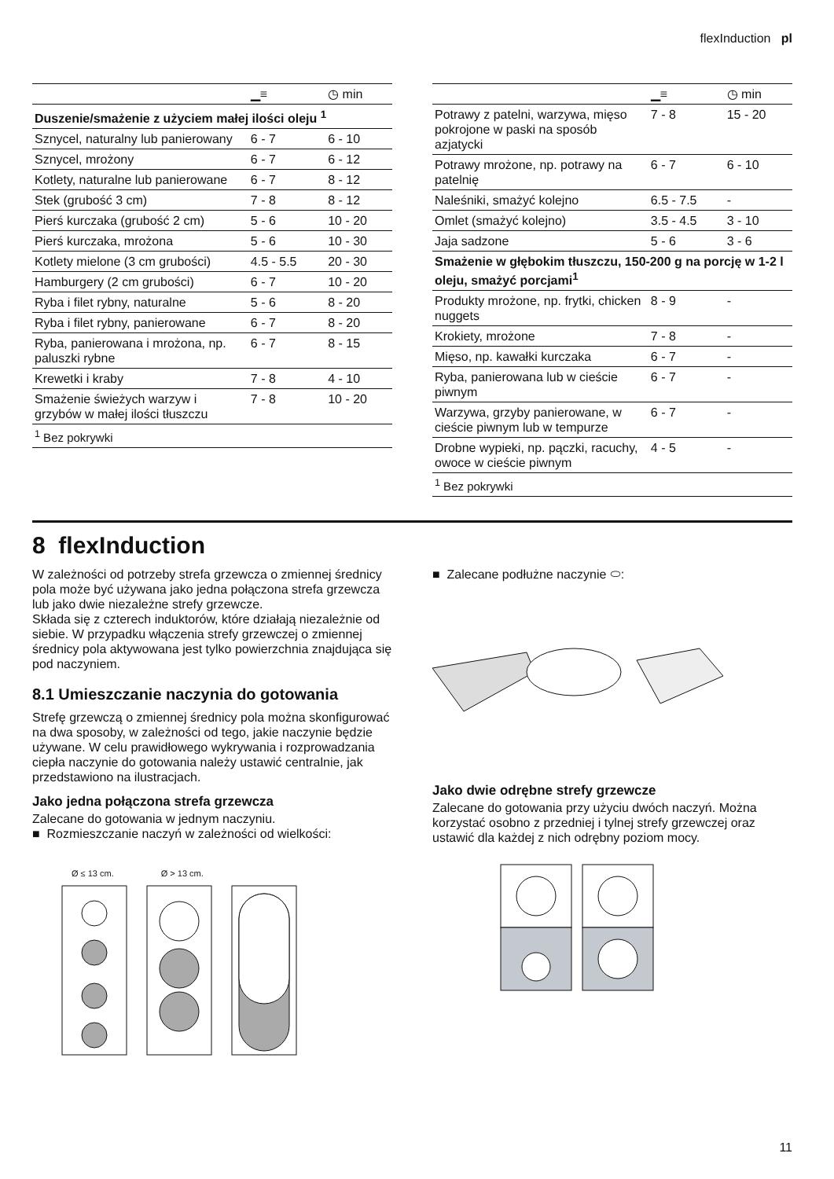flexInduction pl
| | ▁≡ | ◷ min |
| --- | --- | --- |
| Duszenie/smażenie z użyciem małej ilości oleju <sup>1</sup> | | |
| Sznycel, naturalny lub panierowany | 6 - 7 | 6 - 10 |
| Sznycel, mrożony | 6 - 7 | 6 - 12 |
| Kotlety, naturalne lub panierowane | 6 - 7 | 8 - 12 |
| Stek (grubość 3 cm) | 7 - 8 | 8 - 12 |
| Pierś kurczaka (grubość 2 cm) | 5 - 6 | 10 - 20 |
| Pierś kurczaka, mrożona | 5 - 6 | 10 - 30 |
| Kotlety mielone (3 cm grubości) | 4.5 - 5.5 | 20 - 30 |
| Hamburgery (2 cm grubości) | 6 - 7 | 10 - 20 |
| Ryba i filet rybny, naturalne | 5 - 6 | 8 - 20 |
| Ryba i filet rybny, panierowane | 6 - 7 | 8 - 20 |
| Ryba, panierowana i mrożona, np. paluszki rybne | 6 - 7 | 8 - 15 |
| Krewetki i kraby | 7 - 8 | 4 - 10 |
| Smażenie świeżych warzyw i grzybów w małej ilości tłuszczu | 7 - 8 | 10 - 20 |
| <sup>1</sup> Bez pokrywki | | |
| | ▁≡ | ◷ min |
| --- | --- | --- |
| Potrawy z patelni, warzywa, mięso pokrojone w paski na sposób azjatycki | 7 - 8 | 15 - 20 |
| Potrawy mrożone, np. potrawy na patelnię | 6 - 7 | 6 - 10 |
| Naleśniki, smażyć kolejno | 6.5 - 7.5 | - |
| Omlet (smażyć kolejno) | 3.5 - 4.5 | 3 - 10 |
| Jaja sadzone | 5 - 6 | 3 - 6 |
| Smażenie w głębokim tłuszczu, 150-200 g na porcję w 1-2 l oleju, smażyć porcjami<sup>1</sup> | | |
| Produkty mrożone, np. frytki, chicken nuggets | 8 - 9 | - |
| Krokiety, mrożone | 7 - 8 | - |
| Mięso, np. kawałki kurczaka | 6 - 7 | - |
| Ryba, panierowana lub w cieście piwnym | 6 - 7 | - |
| Warzywa, grzyby panierowane, w cieście piwnym lub w tempurze | 6 - 7 | - |
| Drobne wypieki, np. pączki, racuchy, owoce w cieście piwnym | 4 - 5 | - |
| <sup>1</sup> Bez pokrywki | | |
8 flexInduction
W zależności od potrzeby strefa grzewcza o zmiennej średnicy pola może być używana jako jedna połączona strefa grzewcza lub jako dwie niezależne strefy grzewcze.
Składa się z czterech induktorów, które działają niezależnie od siebie. W przypadku włączenia strefy grzewczej o zmiennej średnicy pola aktywowana jest tylko powierzchnia znajdująca się pod naczyniem.
8.1 Umieszczanie naczynia do gotowania
Strefę grzewczą o zmiennej średnicy pola można skonfigurować na dwa sposoby, w zależności od tego, jakie naczynie będzie używane. W celu prawidłowego wykrywania i rozprowadzania ciepła naczynie do gotowania należy ustawić centralnie, jak przedstawiono na ilustracjach.
Jako jedna połączona strefa grzewcza
Zalecane do gotowania w jednym naczyniu.
■ Rozmieszczanie naczyń w zależności od wielkości:
Ø ≤ 13 cm. Ø > 13 cm.
■ Zalecane podłużne naczynie ⬭:
Jako dwie odrębne strefy grzewcze
Zalecane do gotowania przy użyciu dwóch naczyń. Można korzystać osobno z przedniej i tylnej strefy grzewczej oraz ustawić dla każdej z nich odrębny poziom mocy.
11